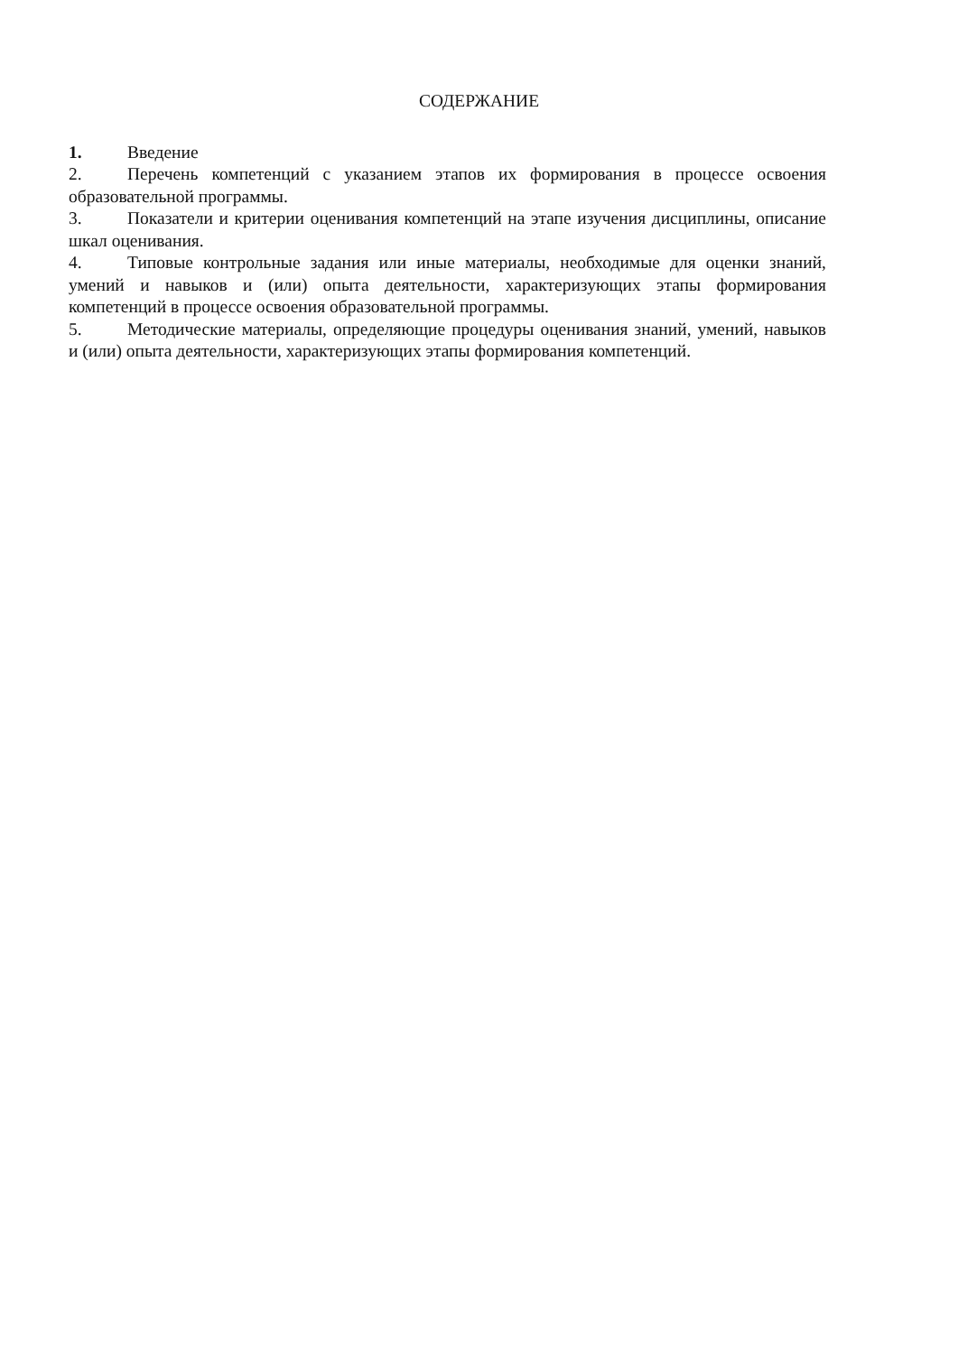СОДЕРЖАНИЕ
1. Введение
2. Перечень компетенций с указанием этапов их формирования в процессе освоения образовательной программы.
3. Показатели и критерии оценивания компетенций на этапе изучения дисциплины, описание шкал оценивания.
4. Типовые контрольные задания или иные материалы, необходимые для оценки знаний, умений и навыков и (или) опыта деятельности, характеризующих этапы формирования компетенций в процессе освоения образовательной программы.
5. Методические материалы, определяющие процедуры оценивания знаний, умений, навыков и (или) опыта деятельности, характеризующих этапы формирования компетенций.